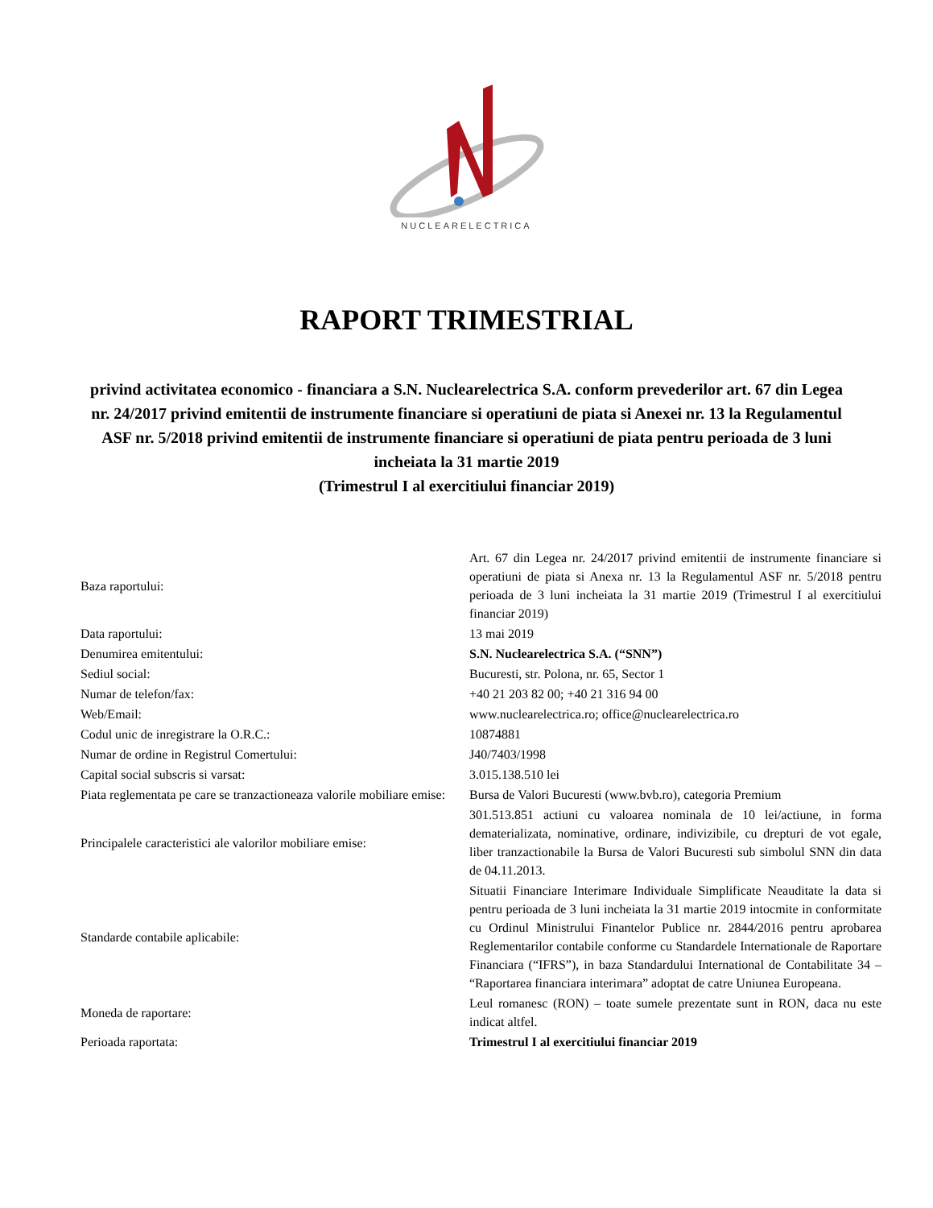NUCLEARELECTRICA
RAPORT TRIMESTRIAL
privind activitatea economico - financiara a S.N. Nuclearelectrica S.A. conform prevederilor art. 67 din Legea nr. 24/2017 privind emitentii de instrumente financiare si operatiuni de piata si Anexei nr. 13 la Regulamentul ASF nr. 5/2018 privind emitentii de instrumente financiare si operatiuni de piata pentru perioada de 3 luni incheiata la 31 martie 2019
(Trimestrul I al exercitiului financiar 2019)
| Baza raportului: | Art. 67 din Legea nr. 24/2017 privind emitentii de instrumente financiare si operatiuni de piata si Anexa nr. 13 la Regulamentul ASF nr. 5/2018 pentru perioada de 3 luni incheiata la 31 martie 2019 (Trimestrul I al exercitiului financiar 2019) |
| Data raportului: | 13 mai 2019 |
| Denumirea emitentului: | S.N. Nuclearelectrica S.A. (“SNN”) |
| Sediul social: | Bucuresti, str. Polona, nr. 65, Sector 1 |
| Numar de telefon/fax: | +40 21 203 82 00; +40 21 316 94 00 |
| Web/Email: | www.nuclearelectrica.ro; office@nuclearelectrica.ro |
| Codul unic de inregistrare la O.R.C.: | 10874881 |
| Numar de ordine in Registrul Comertului: | J40/7403/1998 |
| Capital social subscris si varsat: | 3.015.138.510 lei |
| Piata reglementata pe care se tranzactioneaza valorile mobiliare emise: | Bursa de Valori Bucuresti (www.bvb.ro), categoria Premium |
| Principalele caracteristici ale valorilor mobiliare emise: | 301.513.851 actiuni cu valoarea nominala de 10 lei/actiune, in forma dematerializata, nominative, ordinare, indivizibile, cu drepturi de vot egale, liber tranzactionabile la Bursa de Valori Bucuresti sub simbolul SNN din data de 04.11.2013. |
| Standarde contabile aplicabile: | Situatii Financiare Interimare Individuale Simplificate Neauditate la data si pentru perioada de 3 luni incheiata la 31 martie 2019 intocmite in conformitate cu Ordinul Ministrului Finantelor Publice nr. 2844/2016 pentru aprobarea Reglementarilor contabile conforme cu Standardele Internationale de Raportare Financiara (“IFRS”), in baza Standardului International de Contabilitate 34 – “Raportarea financiara interimara” adoptat de catre Uniunea Europeana. |
| Moneda de raportare: | Leul romanesc (RON) – toate sumele prezentate sunt in RON, daca nu este indicat altfel. |
| Perioada raportata: | Trimestrul I al exercitiului financiar 2019 |